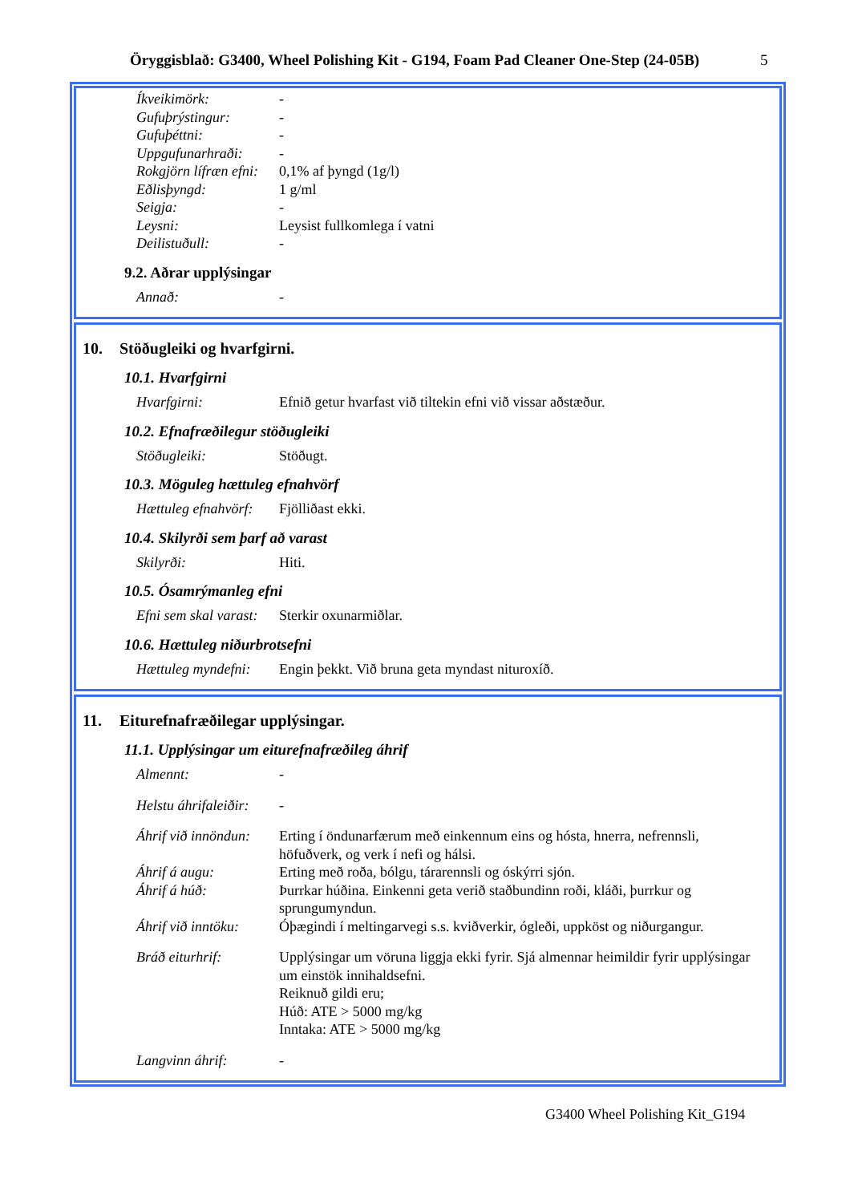Öryggisblað: G3400, Wheel Polishing Kit - G194, Foam Pad Cleaner One-Step (24-05B) 5
Íkveikimörk: -
Gufuþrýstingur: -
Gufuþéttni: -
Uppgufunarhraði: -
Rokgjörn lífræn efni:
0,1% af þyngd (1g/l)
Eðlisþyngd: 1 g/ml
Seigja: -
Leysni: Leysist fullkomlega í vatni
Deilistuðull: -
9.2. Aðrar upplýsingar
Annað: -
10. Stöðugleiki og hvarfgirni.
10.1. Hvarfgirni
Hvarfgirni: Efnið getur hvarfast við tiltekin efni við vissar aðstæður.
10.2. Efnafræðilegur stöðugleiki
Stöðugleiki: Stöðugt.
10.3. Möguleg hættuleg efnahvörf
Hættuleg efnahvörf:
Fjölliðast ekki.
10.4. Skilyrði sem þarf að varast
Skilyrði: Hiti.
10.5. Ósamrýmanleg efni
Efni sem skal varast:
Sterkir oxunarmiðlar.
10.6. Hættuleg niðurbrotsefni
Hættuleg myndefni:
Engin þekkt. Við bruna geta myndast nituroxíð.
11. Eiturefnafræðilegar upplýsingar.
11.1. Upplýsingar um eiturefnafræðileg áhrif
Almennt: -
Helstu áhrifaleiðir:
-
Áhrif við innöndun:
Erting í öndunarfærum með einkennum eins og hósta, hnerra, nefrennsli, höfuðverk, og verk í nefi og hálsi.
Áhrif á augu: Erting með roða, bólgu, tárarennsli og óskýrri sjón.
Áhrif á húð: Þurrkar húðina. Einkenni geta verið staðbundinn roði, kláði, þurrkur og sprungumyndun.
Áhrif við inntöku:
Óþægindi í meltingarvegi s.s. kviðverkir, ógleði, uppköst og niðurgangur.
Bráð eiturhrif: Upplýsingar um vöruna liggja ekki fyrir. Sjá almennar heimildir fyrir upplýsingar um einstök innihaldsefni.
Reiknuð gildi eru;
Húð: ATE > 5000 mg/kg
Inntaka: ATE > 5000 mg/kg
Langvinn áhrif: -
G3400 Wheel Polishing Kit_G194